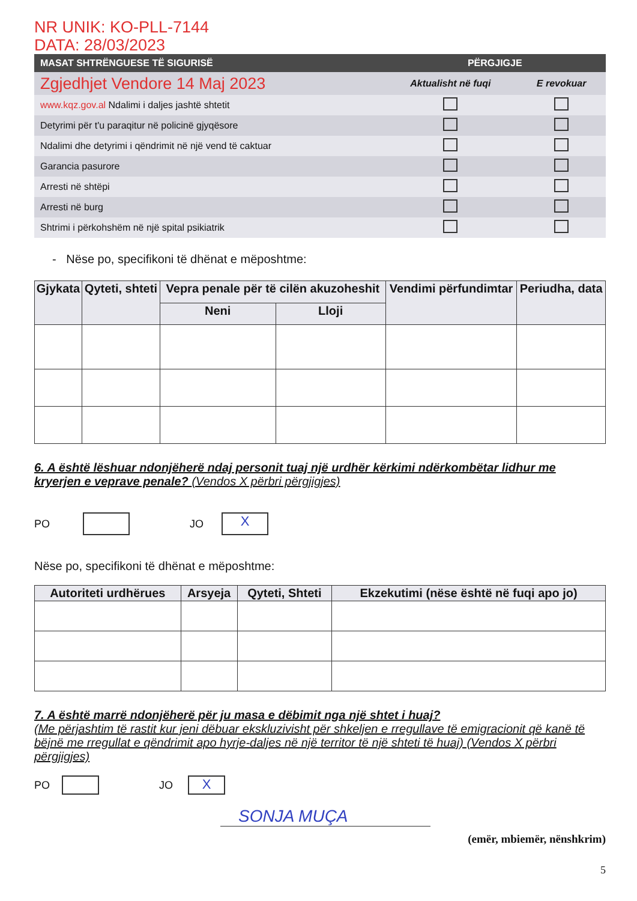NR UNIK: KO-PLL-7144
DATA: 28/03/2023
| MASAT SHTRËNGUESE TË SIGURISË | PËRGJIGJE | |
| --- | --- | --- |
| Zgjedhjet Vendore 14 Maj 2023 | Aktualisht në fuqi | E revokuar |
| www.kqz.gov.al Ndalimi i daljes jashtë shtetit | | |
| Detyrimi për t'u paraqitur në policinë gjyqësore | | |
| Ndalimi dhe detyrimi i qëndrimit në një vend të caktuar | | |
| Garancia pasurore | | |
| Arresti në shtëpi | | |
| Arresti në burg | | |
| Shtrimi i përkohshëm në një spital psikiatrik | | |
- Nëse po, specifikoni të dhënat e mëposhtme:
| Gjykata | Qyteti, shteti | Vepra penale për të cilën akuzoheshit | | Vendimi përfundimtar | Periudha, data |
| --- | --- | --- | --- | --- | --- |
| | | Neni | Lloji | | |
6. A është lëshuar ndonjëherë ndaj personit tuaj një urdhër kërkimi ndërkombëtar lidhur me kryerjen e veprave penale? (Vendos X përbri përgjigjes)
PO
JO
X
Nëse po, specifikoni të dhënat e mëposhtme:
| Autoriteti urdhërues | Arsyeja | Qyteti, Shteti | Ekzekutimi (nëse është në fuqi apo jo) |
| --- | --- | --- | --- |
7. A është marrë ndonjëherë për ju masa e dëbimit nga një shtet i huaj?
(Me përjashtim të rastit kur jeni dëbuar ekskluzivisht për shkeljen e rregullave të emigracionit që kanë të bëjnë me rregullat e qëndrimit apo hyrje-daljes në një territor të një shteti të huaj) (Vendos X përbri përgjigjes)
PO
JO
X
SONJA MUÇA
(emër, mbiemër, nënshkrim)
5